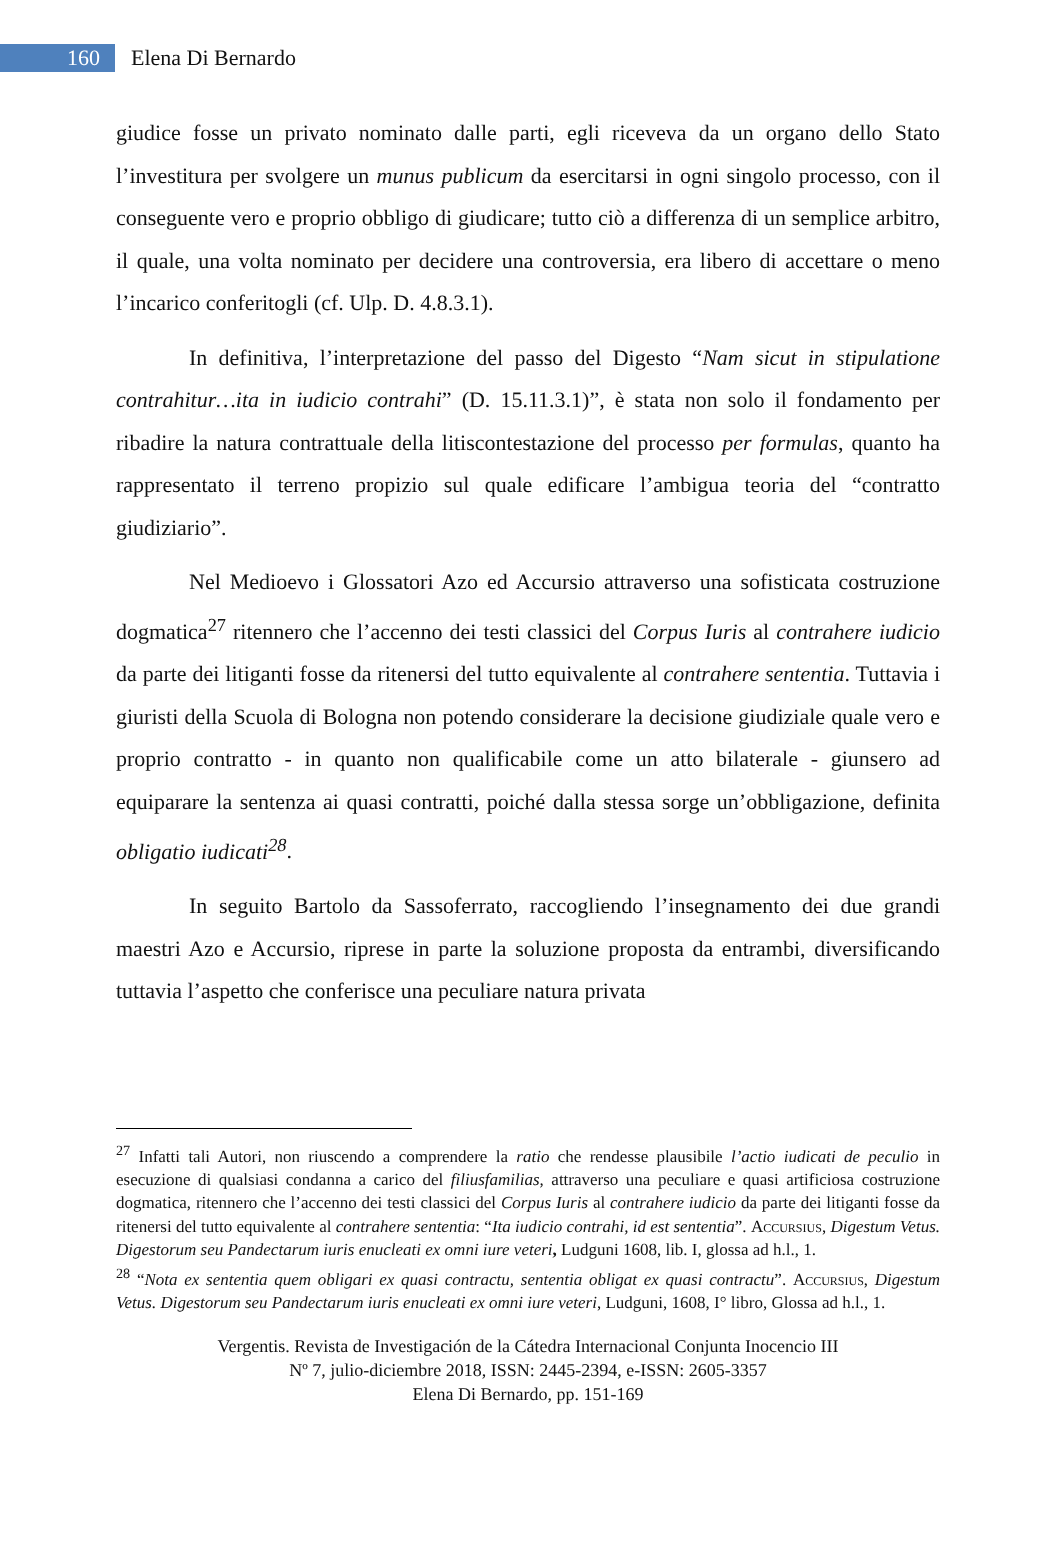160
Elena Di Bernardo
giudice fosse un privato nominato dalle parti, egli riceveva da un organo dello Stato l’investitura per svolgere un munus publicum da esercitarsi in ogni singolo processo, con il conseguente vero e proprio obbligo di giudicare; tutto ciò a differenza di un semplice arbitro, il quale, una volta nominato per decidere una controversia, era libero di accettare o meno l’incarico conferitogli (cf. Ulp. D. 4.8.3.1).
In definitiva, l’interpretazione del passo del Digesto “Nam sicut in stipulatione contrahitur…ita in iudicio contrahi” (D. 15.11.3.1)”, è stata non solo il fondamento per ribadire la natura contrattuale della litiscontestazione del processo per formulas, quanto ha rappresentato il terreno propizio sul quale edificare l’ambigua teoria del “contratto giudiziario”.
Nel Medioevo i Glossatori Azo ed Accursio attraverso una sofisticata costruzione dogmatica<sup>27</sup> ritennero che l’accenno dei testi classici del Corpus Iuris al contrahere iudicio da parte dei litiganti fosse da ritenersi del tutto equivalente al contrahere sententia. Tuttavia i giuristi della Scuola di Bologna non potendo considerare la decisione giudiziale quale vero e proprio contratto - in quanto non qualificabile come un atto bilaterale - giunsero ad equiparare la sentenza ai quasi contratti, poiché dalla stessa sorge un’obbligazione, definita obligatio iudicati<sup>28</sup>.
In seguito Bartolo da Sassoferrato, raccogliendo l’insegnamento dei due grandi maestri Azo e Accursio, riprese in parte la soluzione proposta da entrambi, diversificando tuttavia l’aspetto che conferisce una peculiare natura privata
<sup>27</sup> Infatti tali Autori, non riuscendo a comprendere la ratio che rendesse plausibile l’actio iudicati de peculio in esecuzione di qualsiasi condanna a carico del filiusfamilias, attraverso una peculiare e quasi artificiosa costruzione dogmatica, ritennero che l’accenno dei testi classici del Corpus Iuris al contrahere iudicio da parte dei litiganti fosse da ritenersi del tutto equivalente al contrahere sententia: “Ita iudicio contrahi, id est sententia”. Accursius, Digestum Vetus. Digestorum seu Pandectarum iuris enucleati ex omni iure veteri, Ludguni 1608, lib. I, glossa ad h.l., 1.
<sup>28</sup> “Nota ex sententia quem obligari ex quasi contractu, sententia obligat ex quasi contractu”. Accursius, Digestum Vetus. Digestorum seu Pandectarum iuris enucleati ex omni iure veteri, Ludguni, 1608, I° libro, Glossa ad h.l., 1.
Vergentis. Revista de Investigación de la Cátedra Internacional Conjunta Inocencio III
Nº 7, julio-diciembre 2018, ISSN: 2445-2394, e-ISSN: 2605-3357
Elena Di Bernardo, pp. 151-169